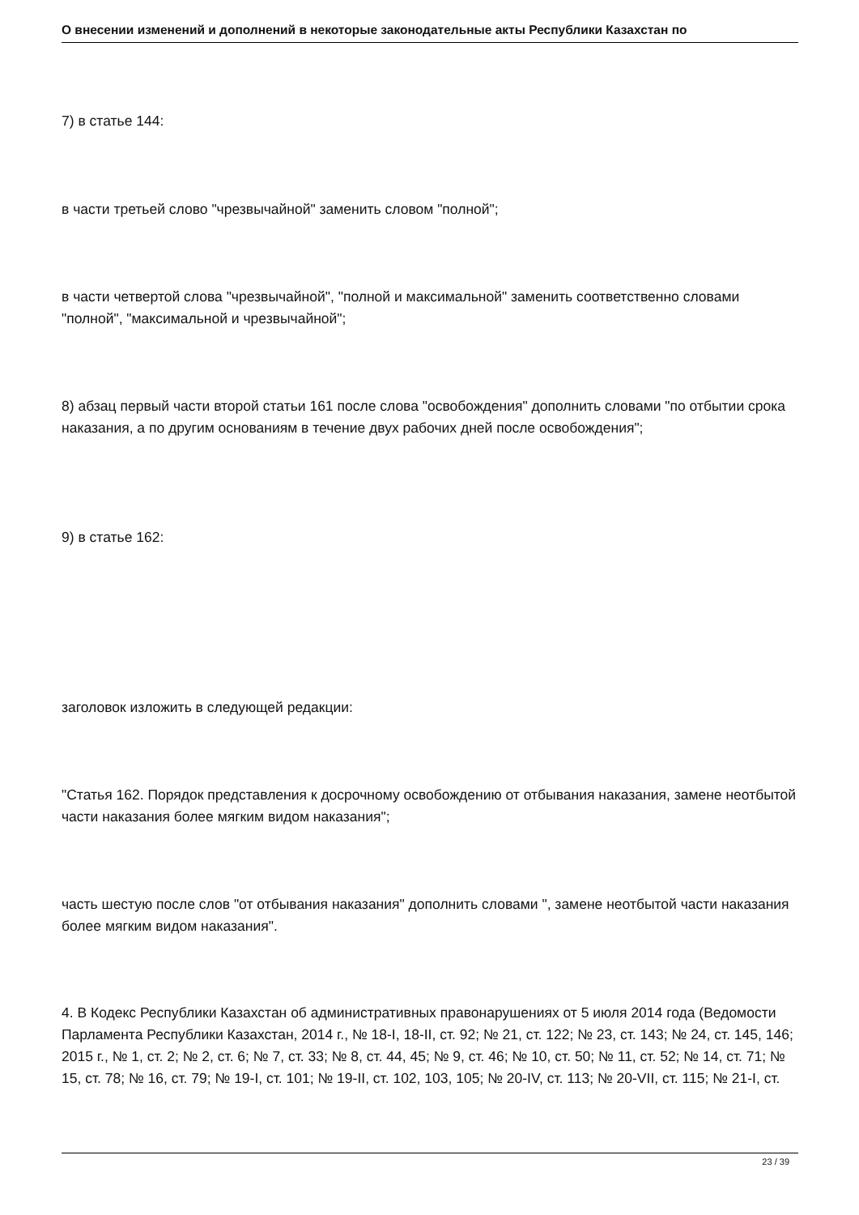О внесении изменений и дополнений в некоторые законодательные акты Республики Казахстан по
7) в статье 144:
в части третьей слово "чрезвычайной" заменить словом "полной";
в части четвертой слова "чрезвычайной", "полной и максимальной" заменить соответственно словами "полной", "максимальной и чрезвычайной";
8) абзац первый части второй статьи 161 после слова "освобождения" дополнить словами "по отбытии срока наказания, а по другим основаниям в течение двух рабочих дней после освобождения";
9) в статье 162:
заголовок изложить в следующей редакции:
"Статья 162. Порядок представления к досрочному освобождению от отбывания наказания, замене неотбытой части наказания более мягким видом наказания";
часть шестую после слов "от отбывания наказания" дополнить словами ", замене неотбытой части наказания более мягким видом наказания".
4. В Кодекс Республики Казахстан об административных правонарушениях от 5 июля 2014 года (Ведомости Парламента Республики Казахстан, 2014 г., № 18-I, 18-II, ст. 92; № 21, ст. 122; № 23, ст. 143; № 24, ст. 145, 146; 2015 г., № 1, ст. 2; № 2, ст. 6; № 7, ст. 33; № 8, ст. 44, 45; № 9, ст. 46; № 10, ст. 50; № 11, ст. 52; № 14, ст. 71; № 15, ст. 78; № 16, ст. 79; № 19-I, ст. 101; № 19-II, ст. 102, 103, 105; № 20-IV, ст. 113; № 20-VII, ст. 115; № 21-I, ст.
23 / 39